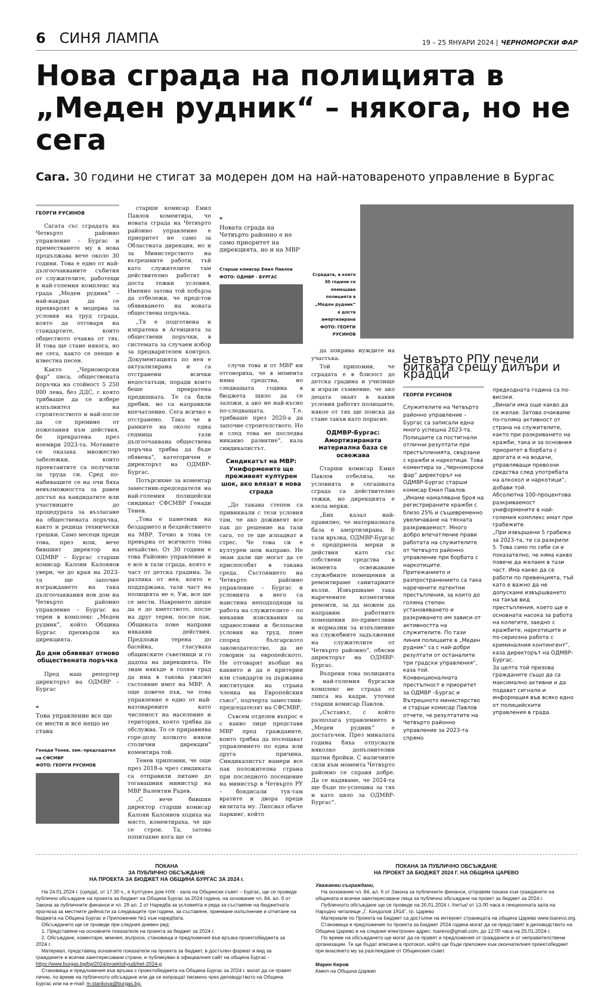6 СИНЯ ЛАМПА
19 – 25 ЯНУАРИ 2024 | ЧЕРНОМОРСКИ ФАР
Нова сграда на полицията в „Меден рудник“ – някога, но не сега
Сага. 30 години не стигат за модерен дом на най-натовареното управление в Бургас
ГЕОРГИ РУСИНОВ
Сагата със сградата на Четвърто районно управление – Бургас и преместването му в нова продължава вече около 30 години. Това е едно от най-дългоочакваните събития от служителите, работещи в най-големия комплекс на града „Меден рудник“ – най-накрая да се прехвърлят в модерна за условия на труд сграда, която да отговаря на стандартите, които обществото очаква от тях. И това ще стане някога, но не сега, както се пееше в известна песен.
Както „Черноморски фар“ писа, обществената поръчка на стойност 5 250 000 лева, без ДДС, с която трябваше да се избере изпълнител на строителството и най-после да се премине от пожелания към действия, бе прекратена през ноември 2023-та. Мотивите се оказаха множество забележки, които проектантите са получили за труда си. Сред по-набиващите се на очи бяха невъзможността за равен достъп на кандидатите или участниците до процедурата за възлагане на обществената поръчка, както и редица технически грешки. Само месеци преди това, през юли, вече бившият директор на ОДМВР – Бургас старши комисар Калоян Калоянов увери, че до края на 2023-та ще започне изграждането на така дългоочаквания нов дом на Четвърто районно управление – Бургас на терен в комплекс „Меден рудник“, който Община Бургас прехвърли на дирекцията.
До дни обявяват отново обществената поръчка
Пред наш репортер директорът на ОДМВР – Бургас
❞
Това управление все ще се мести и все нещо не става
Генади Тенев, зам.-председател на СФСМВР
ФОТО: ГЕОРГИ РУСИНОВ
старши комисар Емил Павлов коментира, че новата сграда на Четвърто районно управление е приоритет не само за Областната дирекция, но и за Министерството на вътрешните работи, тъй като служителите там действително работят в доста тежки условия. Именно затова той побърза да отбележи, че предстои обявяването на новата обществена поръчка.
„Тя е подготвена и изпратена в Агенцията за обществени поръчки, в системата за случаен избор за предварителен контрол. Документацията по нея е актуализирана и са отстранени всички недостатъци, поради които беше прекратена предишната. Те са били дребни, но са направили впечатление. Сега всичко е отстранено. Така че в рамките на около една седмица тази дългоочаквана обществена поръчка трябва да бъде обявена“, категоричен е директорът на ОДМВР-Бургас.
Потърсихме за коментар заместник-председателя на най-големия полицейски синдикат СФСМВР Генади Тенев.
„Това е паметник на бездарието и бездействието на МВР. Точно в това се превърна от всичкото това нехайство. От 30 години е това Районно управление и е все в тази сграда, която е част от детска градина. За разлика от нея, която е поддържана, тази част на полицията не е. Уж, все ще се мести. Навремето щеше да е до кметството, после на друг терен, после пак. Общината поне направи някакви действия. Предложи терена до басейна, гласуваха общинските съветници и го дадоха на дирекцията. Не знам някъде в голям град да има в такова ужасно състояние имот на МВР. А още повече пък, че това управление е едно от най-натоварените като численост на население и територия, която трябва да обслужва. То се приравнява горе-долу колкото някои столични дирекции“ коментира той.
Тенев припомни, че още през 2018-а чрез синдиката са отправили питане до тогавашния министър на МВР Валентин Радев.
„С вече бившия директор старши комисар Калоян Калоянов ходиха на място, коментираха, че ще се строи. Та, затова попитахме кога ще се
❞
Новата сграда на Четвърто районно е не само приоритет на дирекцията, но и на МВР
Старши комисар Емил Павлов
ФОТО: ОДМВР - БУРГАС
случи това и от МВР ни отговориха, че в момента няма средства, но следващата година в бюджета щяло да се заложи, а ако не най-късно по-следващата. Т.е. трябваше през 2020-а да започне строителството. Но и след това не последва никакво развитие“, каза синдикалистът.
Синдикатът на МВР: Униформените ще преживеят културен шок, ако влязат в нова сграда
„До такава степен са привикнали с тези условия там, че ако доживеят все пак до решение на тази сага, то те ще изпаднат в стрес. Че това си е културен шок направо. Не знам дали ще могат да се приспособят в такава среда. Състоянието на Четвърто районно управление – Бургас и условията в него са наистина неподходящи за работа на служителите – по никакви изисквания за здравословни и безопасни условия на труд, поне според българското законодателство, да не говорим за европейското. Не отговарят въобще на каквито и да е критерии или стандарти за държавна институция на страна членка на Европейския съюз“, подчерта заместник-председателят на СФСМВР.
Съвсем отделен въпрос е с какво лице представя МВР пред гражданите, които трябва да посещават управлението по една или друга причина. Синдикалистът намери все пак положителна страна при последното посещение на министър в Четвърто РУ – боядисали тук-там вратите и двора преди визитата му. Липсвал обаче паркинг, който
Сградата, в която 30 години се помещава полицията в „Меден рудник“ е доста амортизирана
ФОТО: ГЕОРГИ РУСИНОВ
да покрива нуждите на участъка.
Той припомни, че сградата е в близост до детска градина и училище и изрази съмнение, че ако децата знаят в какви условия работят полицаите, някое от тях ще поиска да стане такъв като порасне.
ОДМВР-Бургас: Амортизираната материална база се освежава
Старши комисар Емил Павлов отбеляза, че условията в сегашната сграда са действително тежки, но дирекцията е взела мерки.
„Бих казал най-правилно, че материалната база е амортизирана. В тази връзка, ОДМВР-Бургас е предприела мерки и действия като със собствени средства в момента освежаваме служебните помещения и ремонтираме санитарните възли. Извършваме така наречените козметични ремонти, за да можем да направим работните помещения по-приветливи и нормални за изпълнение на служебните задължения на служителите от Четвърто районно“, обясни директорът на ОДМВР-Бургас.
Въпреки това полицията в най-големия бургаски комплекс не страда от липса на кадри, уточни старши комисар Павлов.
„Съставът, с който разполага управлението в „Меден рудник“ е достатъчен. През миналата година бяха отпуснати няколко допълнителни щатни бройки. С наличните сили към момента Четвърто районно се справя добре. Да се надяваме, че 2024-та ще бъде по-успешна за тях и като цяло за ОДМВР-Бургас“.
Четвърто РПУ печели битката срещу дилъри и крадци
ГЕОРГИ РУСИНОВ
Служителите на Четвърто районно управление – Бургас са записали една много успешна 2023-та. Полицаите са постигнали отлични резултати при престъпленията, свързани с кражби и наркотици. Това коментира за „Черноморски фар“ директорът на ОДМВР-Бургас старши комисар Емил Павлов.
„Имаме намаляване броя на регистрираните кражби с близо 25% и същевременно увеличаване на тяхната разкриваемост. Много добро впечатление прави работата на служителите от Четвърто районно управление при борбата с наркотиците. Притежанието и разпространението са така наречените латентни престъпления, за които до голяма степен установяването и разкриването им зависи от активността на служителите. По тази линия полицаите в „Меден рудник“ са с най-добри резултати от останалите три градски управления“, каза той.
Конвенционалната престъпност е приоритет за ОДМВР –Бургас и Вътрешното министерство и старши комисар Павлов отчете, че резултатите на Четвърто районно управление за 2023-та спрямо
предходната година са по-високи.
„Винаги има още какво да се желае. Затова очакваме по-голяма активност от страна на служителите, както при разкриването на кражби, така и за основния приоритет в борбата с дрогата и на водачи, управляващи превозни средства след употребата на алкохол и наркотици“, добави той.
Абсолютна 100-процентова разкриваемост униформените в най-големия комплекс имат при грабежите.
„При извършени 5 грабежа за 2023-та, те са разкрили 5. Това само по себе си е показателно, че няма какво повече да желаем в тази част. Има какво да се работи по превенцията, тъй като е важно да не допускаме извършването на такъв вид престъпления, което ще е основната насока за работа на колегите, заедно с кражбите, наркотиците и по-сериозна работа с криминалния контингент“, каза директорът на ОДМВР-Бургас.
За целта той призова гражданите също да са максимално активни и да подават сигнали и информация във всяко едно от полицейските управления в града.
ПОКАНА
ЗА ПУБЛИЧНО ОБСЪЖДАНЕ
НА ПРОЕКТА ЗА БЮДЖЕТ НА ОБЩИНА БУРГАС ЗА 2024 г.
На 24.01.2024 г. (сряда), от 17.30 ч., в Културен дом НХК - зала на Общински съвет – Бургас, ще се проведе публично обсъждане на проекта за бюджет на Община Бургас за 2024 година, на основание чл. 84, ал. 6 от Закона за публичните финанси и чл. 29 ал. 2 от Наредба за условията и реда за съставяне на бюджетната прогноза за местните дейности за следващите три години, за съставяне, приемане изпълнение и отчитане на бюджета на Община Бургас и Приложение №1 към наредбата.
Обсъждането ще се проведе при следния дневен ред:
1. Представяне на основните показатели на проекта за бюджет за 2024 г.
2. Обсъждане, коментари, мнения, въпроси, становища и предложения във връзка проектобюджета за 2024 г.
Материал, представящ основните показатели на проекта за бюджет, в достъпен формат и вид за гражданите и всички заинтересовани страни, е публикуван в официалния сайт на община Бургас - https://www.burgas.bg/bg/2024/proektobyudzhet-2024-g
Становища и предложения във връзка с проектобюджета на Община Бургас за 2024 г. могат да се правят лично, по време на публичното обсъждане или да се изпращат писмено чрез деловодството на Община Бургас или на e-mail: m.stankova@burgas.bg.
ПОКАНА ЗА ПУБЛИЧНО ОБСЪЖДАНЕ
НА ПРОЕКТ ЗА БЮДЖЕТ 2024 Г. НА ОБЩИНА ЦАРЕВО
Уважаеми съграждани,
На основание чл. 84, ал. 6 от Закона за публичните финанси, отправям покана към гражданите на общината и всички заинтересовани лица за публично обсъждане на проект за бюджет за 2024 г.
Публичното обсъждане ще се проведе на 26.01.2024 г. /петък/ от 13.00 часа в лекционната зала на Народно читалище „Г. Кондолов 1914“, гр. Царево
Материали по Проекта на Бюджет са достъпни на интернет страницата на община Царево www.tsarevo.org.
Становища и предложения по проекта за Бюджет 2024 година могат да се представят в деловодството на Община Царево и на следния електронен адрес: tsarevo@gmail.com, до 12:00 часа на 25.01.2024 г.
По време на обсъждането ще могат да се правят и предложения от гражданите и от неправителствени организации. Те ще бъдат вписани в протокол, който ще бъде приложен към окончателния проектобюджет при внасянето му за разглеждане от Общинския съвет.
Марин Киров
Кмет на Община Царево